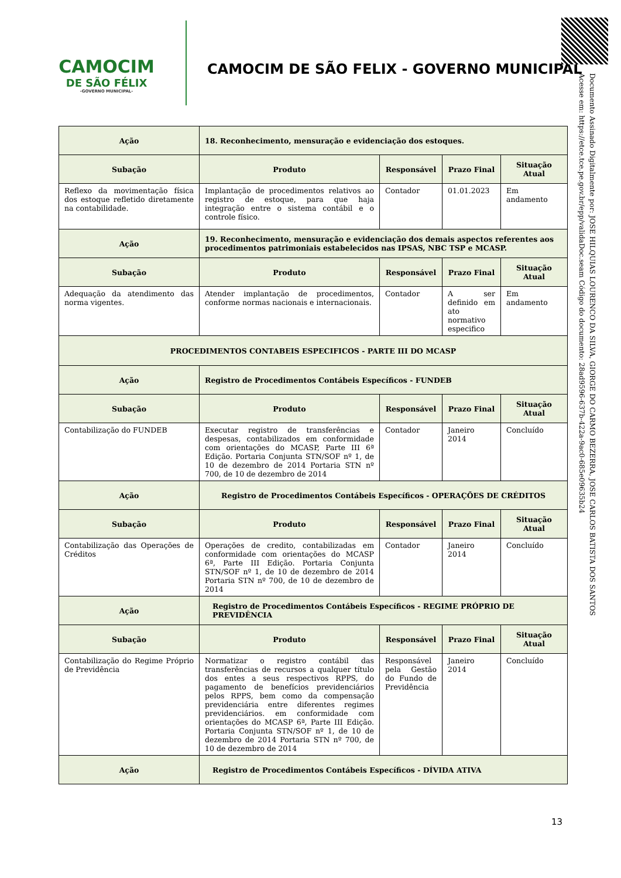CAMOCIM
DE SÃO FÉLIX
-GOVERNO MUNICIPAL-
CAMOCIM DE SÃO FELIX - GOVERNO MUNICIPAL
Documento Assinado Digitalmente por: JOSE HILQUIAS LOURENCO DA SILVA, GIORGE DO CARMO BEZERRA, JOSE CARLOS BATISTA DOS SANTOS
Acesse em: https://etce.tce.pe.gov.br/epp/validaDoc.seam Código do documento: 28ad9596-637b-422a-9ac0-685e09635b24
| Ação | 18. Reconhecimento, mensuração e evidenciação dos estoques. | | | |
| --- | --- | --- | --- | --- |
| Subação | Produto | Responsável | Prazo Final | Situação Atual |
| Reflexo da movimentação física dos estoque refletido diretamente na contabilidade. | Implantação de procedimentos relativos ao registro de estoque, para que haja integração entre o sistema contábil e o controle físico. | Contador | 01.01.2023 | Em andamento |
| Ação | 19. Reconhecimento, mensuração e evidenciação dos demais aspectos referentes aos procedimentos patrimoniais estabelecidos nas IPSAS, NBC TSP e MCASP. | | | |
| Subação | Produto | Responsável | Prazo Final | Situação Atual |
| Adequação da atendimento das norma vigentes. | Atender implantação de procedimentos, conforme normas nacionais e internacionais. | Contador | A ser definido em ato normativo especifico | Em andamento |
| PROCEDIMENTOS CONTABEIS ESPECIFICOS - PARTE III DO MCASP | | | | |
| Ação | Registro de Procedimentos Contábeis Específicos - FUNDEB | | | |
| Subação | Produto | Responsável | Prazo Final | Situação Atual |
| Contabilização do FUNDEB | Executar registro de transferências e despesas, contabilizados em conformidade com orientações do MCASP, Parte III 6ª Edição. Portaria Conjunta STN/SOF nº 1, de 10 de dezembro de 2014 Portaria STN nº 700, de 10 de dezembro de 2014 | Contador | Janeiro 2014 | Concluído |
| Ação | Registro de Procedimentos Contábeis Específicos - OPERAÇÕES DE CRÉDITOS | | | |
| Subação | Produto | Responsável | Prazo Final | Situação Atual |
| Contabilização das Operações de Créditos | Operações de credito, contabilizadas em conformidade com orientações do MCASP 6ª, Parte III Edição. Portaria Conjunta STN/SOF nº 1, de 10 de dezembro de 2014 Portaria STN nº 700, de 10 de dezembro de 2014 | Contador | Janeiro 2014 | Concluído |
| Ação | Registro de Procedimentos Contábeis Específicos - REGIME PRÓPRIO DE PREVIDÊNCIA | | | |
| Subação | Produto | Responsável | Prazo Final | Situação Atual |
| Contabilização do Regime Próprio de Previdência | Normatizar o registro contábil das transferências de recursos a qualquer título dos entes a seus respectivos RPPS, do pagamento de benefícios previdenciários pelos RPPS, bem como da compensação previdenciária entre diferentes regimes previdenciários. em conformidade com orientações do MCASP 6ª, Parte III Edição. Portaria Conjunta STN/SOF nº 1, de 10 de dezembro de 2014 Portaria STN nº 700, de 10 de dezembro de 2014 | Responsável pela Gestão do Fundo de Previdência | Janeiro 2014 | Concluído |
| Ação | Registro de Procedimentos Contábeis Específicos - DÍVIDA ATIVA | | | |
13